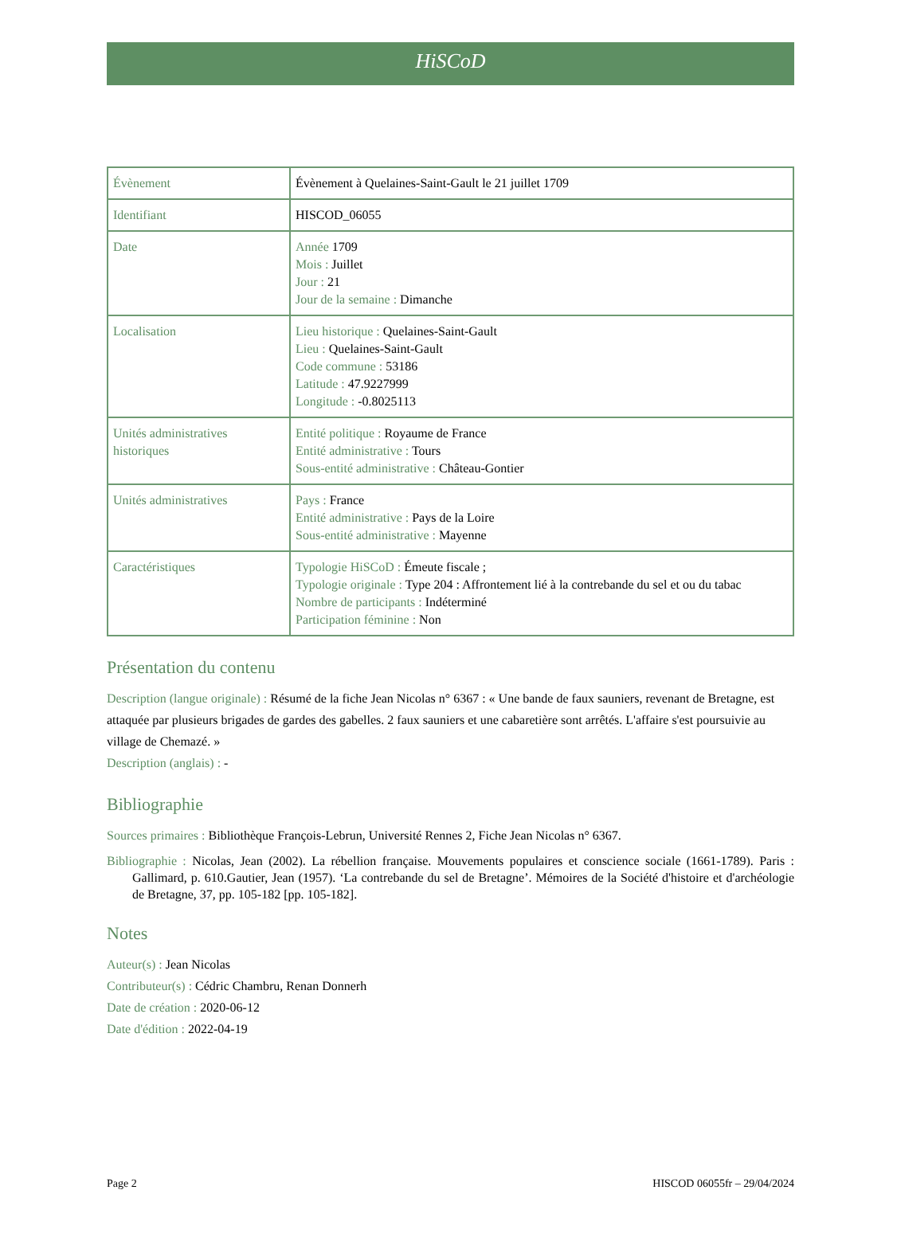HiSCoD
| Évènement | Évènement à Quelaines-Saint-Gault le 21 juillet 1709 |
| Identifiant | HISCOD_06055 |
| Date | Année 1709 Mois : Juillet Jour : 21 Jour de la semaine : Dimanche |
| Localisation | Lieu historique : Quelaines-Saint-Gault Lieu : Quelaines-Saint-Gault Code commune : 53186 Latitude : 47.9227999 Longitude : -0.8025113 |
| Unités administratives historiques | Entité politique : Royaume de France Entité administrative : Tours Sous-entité administrative : Château-Gontier |
| Unités administratives | Pays : France Entité administrative : Pays de la Loire Sous-entité administrative : Mayenne |
| Caractéristiques | Typologie HiSCoD : Émeute fiscale ; Typologie originale : Type 204 : Affrontement lié à la contrebande du sel et ou du tabac Nombre de participants : Indéterminé Participation féminine : Non |
Présentation du contenu
Description (langue originale) : Résumé de la fiche Jean Nicolas n° 6367 : « Une bande de faux sauniers, revenant de Bretagne, est attaquée par plusieurs brigades de gardes des gabelles. 2 faux sauniers et une cabaretière sont arrêtés. L'affaire s'est poursuivie au village de Chemazé. »
Description (anglais) : -
Bibliographie
Sources primaires : Bibliothèque François-Lebrun, Université Rennes 2, Fiche Jean Nicolas n° 6367.
Bibliographie : Nicolas, Jean (2002). La rébellion française. Mouvements populaires et conscience sociale (1661-1789). Paris : Gallimard, p. 610.Gautier, Jean (1957). ‘La contrebande du sel de Bretagne’. Mémoires de la Société d'histoire et d'archéologie de Bretagne, 37, pp. 105-182 [pp. 105-182].
Notes
Auteur(s) : Jean Nicolas
Contributeur(s) : Cédric Chambru, Renan Donnerh
Date de création : 2020-06-12
Date d'édition : 2022-04-19
Page 2 HISCOD 06055fr – 29/04/2024